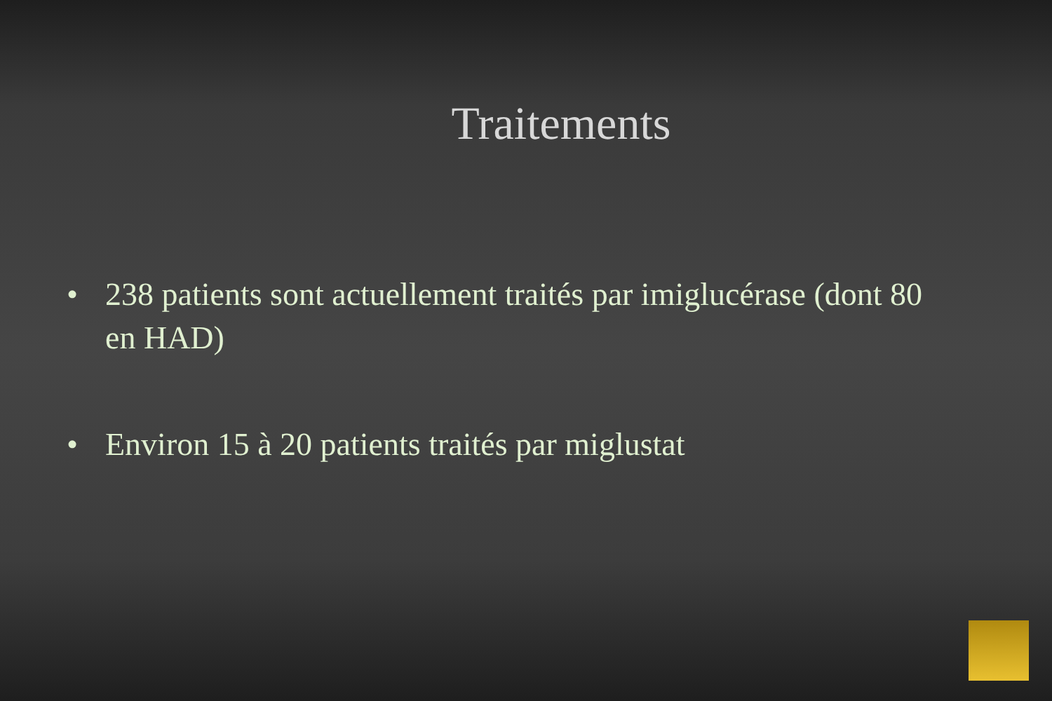Traitements
• 238 patients sont actuellement traités par imiglucérase (dont 80 en HAD)
• Environ 15 à 20 patients traités par miglustat